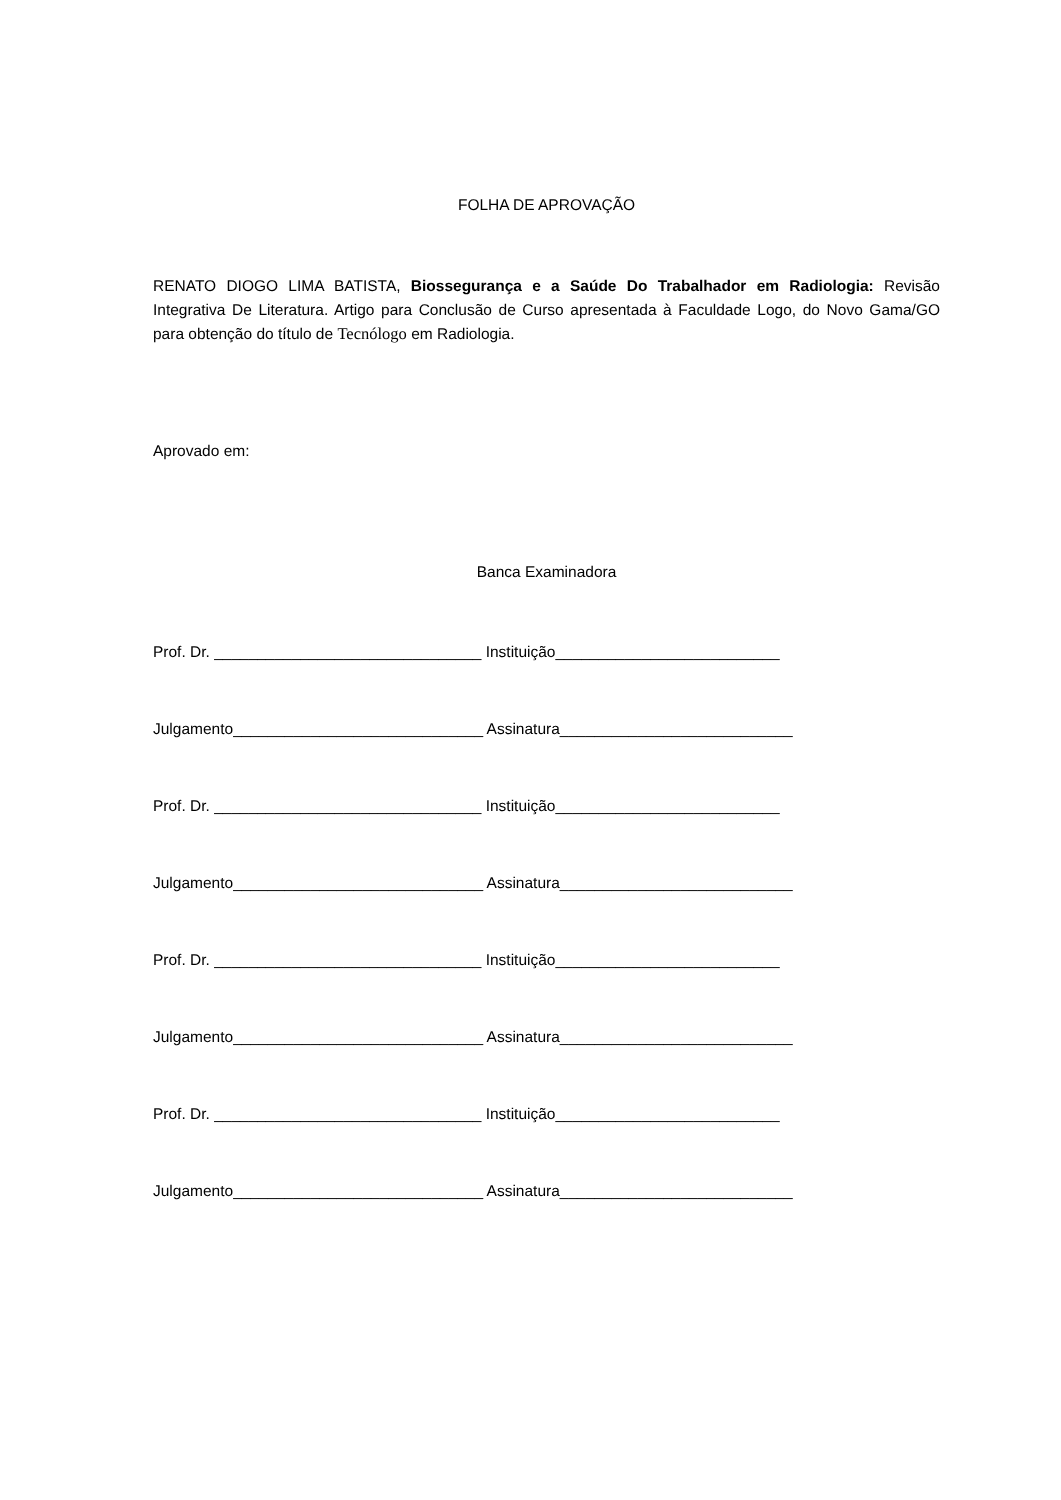FOLHA DE APROVAÇÃO
RENATO DIOGO LIMA BATISTA, Biossegurança e a Saúde Do Trabalhador em Radiologia: Revisão Integrativa De Literatura. Artigo para Conclusão de Curso apresentada à Faculdade Logo, do Novo Gama/GO para obtenção do título de Tecnólogo em Radiologia.
Aprovado em:
Banca Examinadora
Prof. Dr. _______________________________ Instituição__________________________
Julgamento_____________________________ Assinatura___________________________
Prof. Dr. _______________________________ Instituição__________________________
Julgamento_____________________________ Assinatura___________________________
Prof. Dr. _______________________________ Instituição__________________________
Julgamento_____________________________ Assinatura___________________________
Prof. Dr. _______________________________ Instituição__________________________
Julgamento_____________________________ Assinatura___________________________